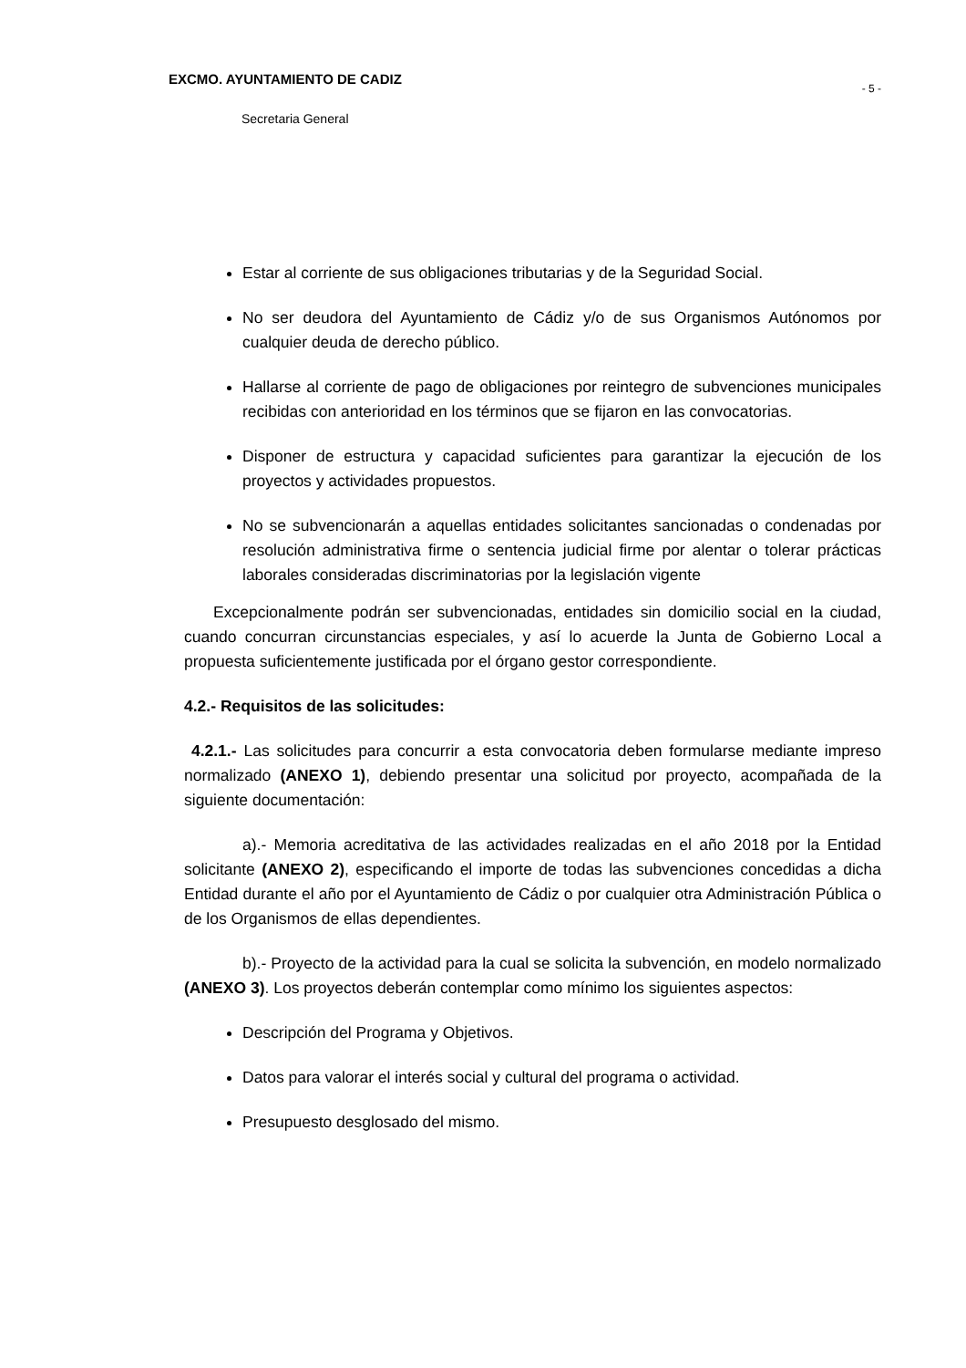EXCMO. AYUNTAMIENTO DE CADIZ - 5 -
Secretaria General
Estar al corriente de sus obligaciones tributarias y de la Seguridad Social.
No ser deudora del Ayuntamiento de Cádiz y/o de sus Organismos Autónomos por cualquier deuda de derecho público.
Hallarse al corriente de pago de obligaciones por reintegro de subvenciones municipales recibidas con anterioridad en los términos que se fijaron en las convocatorias.
Disponer de estructura y capacidad suficientes para garantizar la ejecución de los proyectos y actividades propuestos.
No se subvencionarán a aquellas entidades solicitantes sancionadas o condenadas por resolución administrativa firme o sentencia judicial firme por alentar o tolerar prácticas laborales consideradas discriminatorias por la legislación vigente
Excepcionalmente podrán ser subvencionadas, entidades sin domicilio social en la ciudad, cuando concurran circunstancias especiales, y así lo acuerde la Junta de Gobierno Local a propuesta suficientemente justificada por el órgano gestor correspondiente.
4.2.- Requisitos de las solicitudes:
4.2.1.- Las solicitudes para concurrir a esta convocatoria deben formularse mediante impreso normalizado (ANEXO 1), debiendo presentar una solicitud por proyecto, acompañada de la siguiente documentación:
a).- Memoria acreditativa de las actividades realizadas en el año 2018 por la Entidad solicitante (ANEXO 2), especificando el importe de todas las subvenciones concedidas a dicha Entidad durante el año por el Ayuntamiento de Cádiz o por cualquier otra Administración Pública o de los Organismos de ellas dependientes.
b).- Proyecto de la actividad para la cual se solicita la subvención, en modelo normalizado (ANEXO 3). Los proyectos deberán contemplar como mínimo los siguientes aspectos:
Descripción del Programa y Objetivos.
Datos para valorar el interés social y cultural del programa o actividad.
Presupuesto desglosado del mismo.